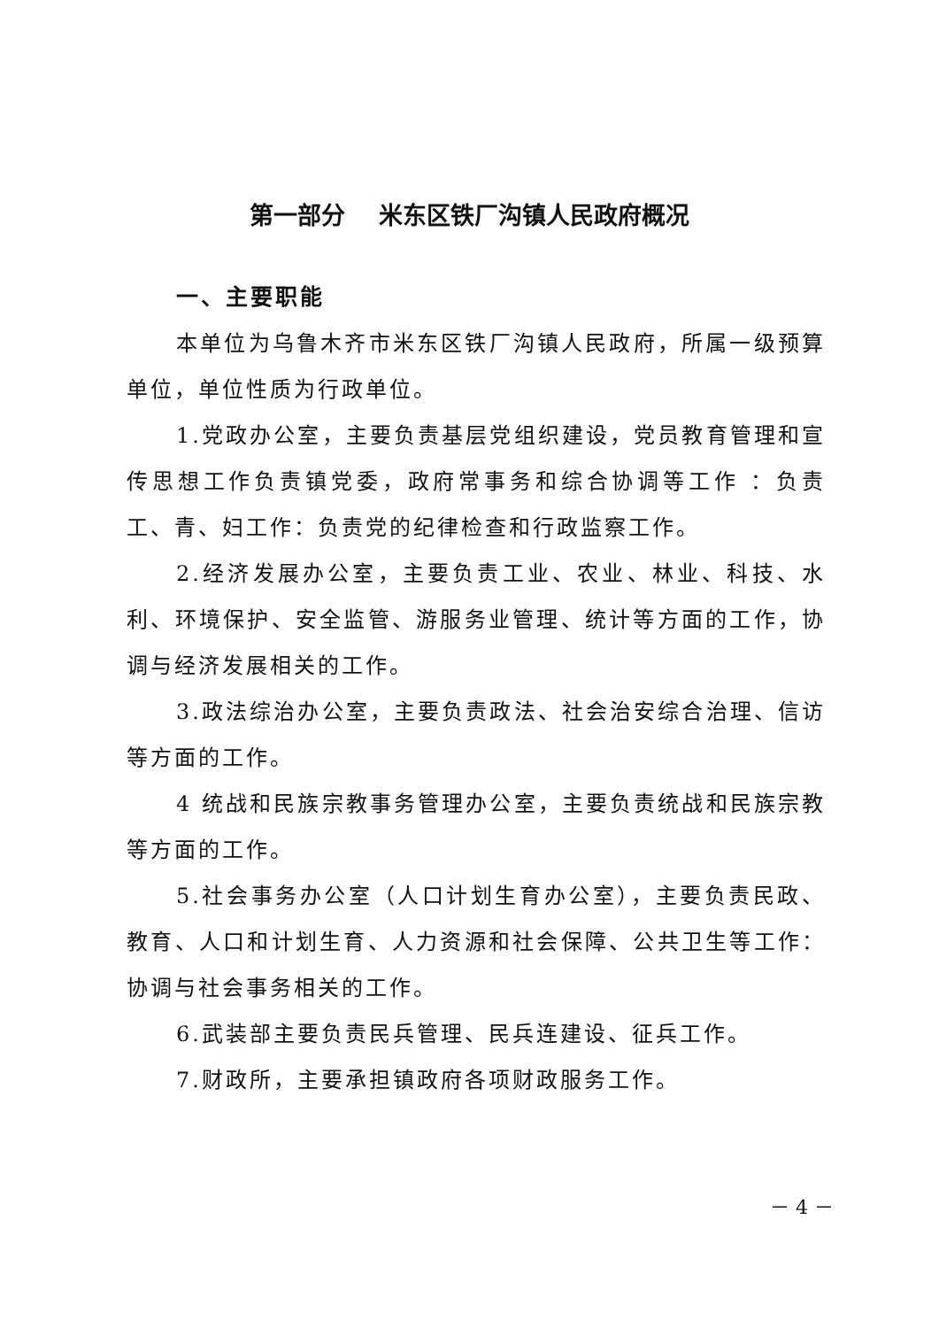第一部分 米东区铁厂沟镇人民政府概况
一、主要职能
本单位为乌鲁木齐市米东区铁厂沟镇人民政府，所属一级预算单位，单位性质为行政单位。
1.党政办公室，主要负责基层党组织建设，党员教育管理和宣传思想工作负责镇党委，政府常事务和综合协调等工作 ：负责工、青、妇工作：负责党的纪律检查和行政监察工作。
2.经济发展办公室，主要负责工业、农业、林业、科技、水利、环境保护、安全监管、游服务业管理、统计等方面的工作，协调与经济发展相关的工作。
3.政法综治办公室，主要负责政法、社会治安综合治理、信访等方面的工作。
4 统战和民族宗教事务管理办公室，主要负责统战和民族宗教等方面的工作。
5.社会事务办公室（人口计划生育办公室），主要负责民政、教育、人口和计划生育、人力资源和社会保障、公共卫生等工作：协调与社会事务相关的工作。
6.武装部主要负责民兵管理、民兵连建设、征兵工作。
7.财政所，主要承担镇政府各项财政服务工作。
－ 4 －